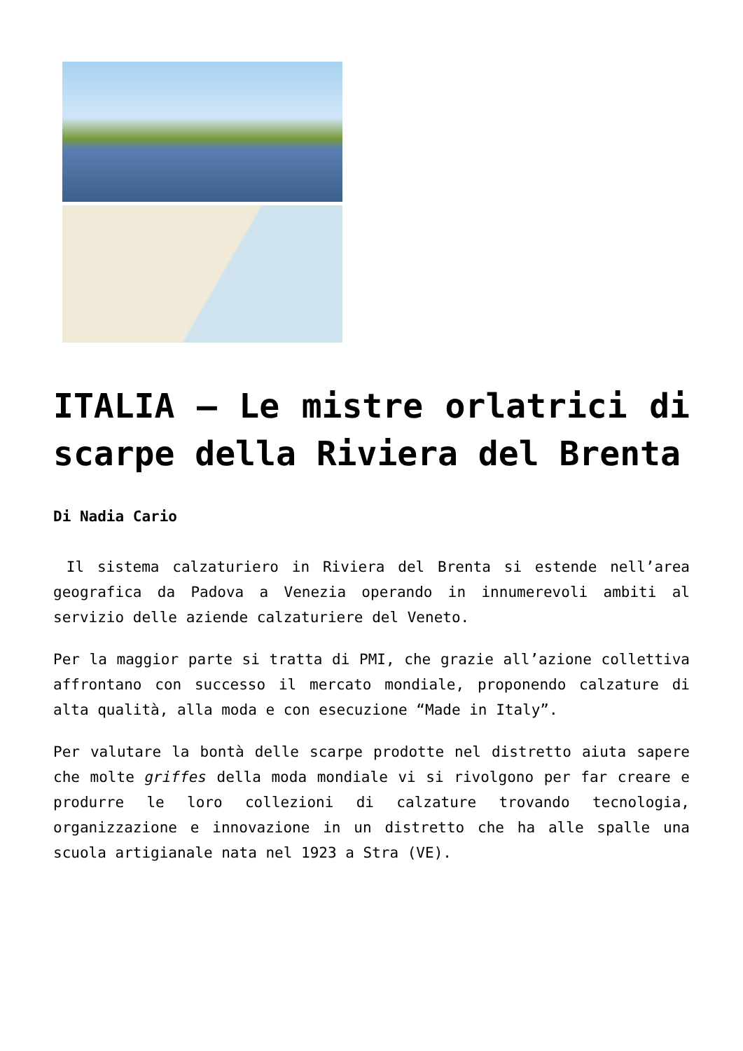ITALIA – Le mistre orlatrici di scarpe della Riviera del Brenta
Di Nadia Cario
Il sistema calzaturiero in Riviera del Brenta si estende nell’area geografica da Padova a Venezia operando in innumerevoli ambiti al servizio delle aziende calzaturiere del Veneto.
Per la maggior parte si tratta di PMI, che grazie all’azione collettiva affrontano con successo il mercato mondiale, proponendo calzature di alta qualità, alla moda e con esecuzione “Made in Italy”.
Per valutare la bontà delle scarpe prodotte nel distretto aiuta sapere che molte griffes della moda mondiale vi si rivolgono per far creare e produrre le loro collezioni di calzature trovando tecnologia, organizzazione e innovazione in un distretto che ha alle spalle una scuola artigianale nata nel 1923 a Stra (VE).